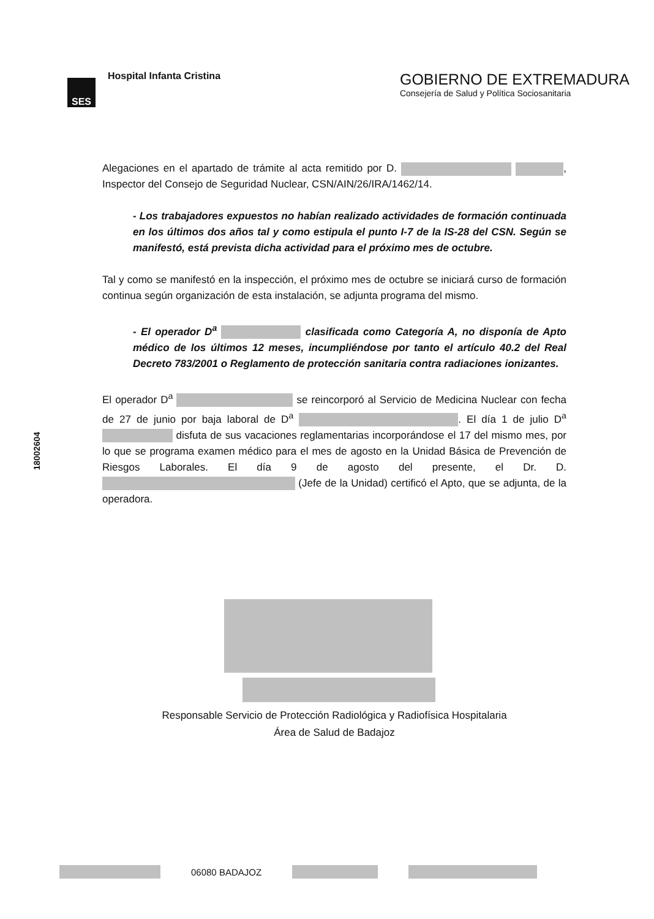SES
Hospital Infanta Cristina
GOBIERNO DE EXTREMADURA
Consejería de Salud y Política Sociosanitaria
18002604
Alegaciones en el apartado de trámite al acta remitido por D. , Inspector del Consejo de Seguridad Nuclear, CSN/AIN/26/IRA/1462/14.
- Los trabajadores expuestos no habían realizado actividades de formación continuada en los últimos dos años tal y como estipula el punto I-7 de la IS-28 del CSN. Según se manifestó, está prevista dicha actividad para el próximo mes de octubre.
Tal y como se manifestó en la inspección, el próximo mes de octubre se iniciará curso de formación continua según organización de esta instalación, se adjunta programa del mismo.
- El operador D<sup>a</sup> clasificada como Categoría A, no disponía de Apto médico de los últimos 12 meses, incumpliéndose por tanto el artículo 40.2 del Real Decreto 783/2001 o Reglamento de protección sanitaria contra radiaciones ionizantes.
El operador D<sup>a</sup> se reincorporó al Servicio de Medicina Nuclear con fecha de 27 de junio por baja laboral de D<sup>a</sup> . El día 1 de julio D<sup>a</sup> disfuta de sus vacaciones reglamentarias incorporándose el 17 del mismo mes, por lo que se programa examen médico para el mes de agosto en la Unidad Básica de Prevención de Riesgos Laborales. El día 9 de agosto del presente, el Dr. D. (Jefe de la Unidad) certificó el Apto, que se adjunta, de la operadora.
Responsable Servicio de Protección Radiológica y Radiofísica Hospitalaria
Área de Salud de Badajoz
06080 BADAJOZ